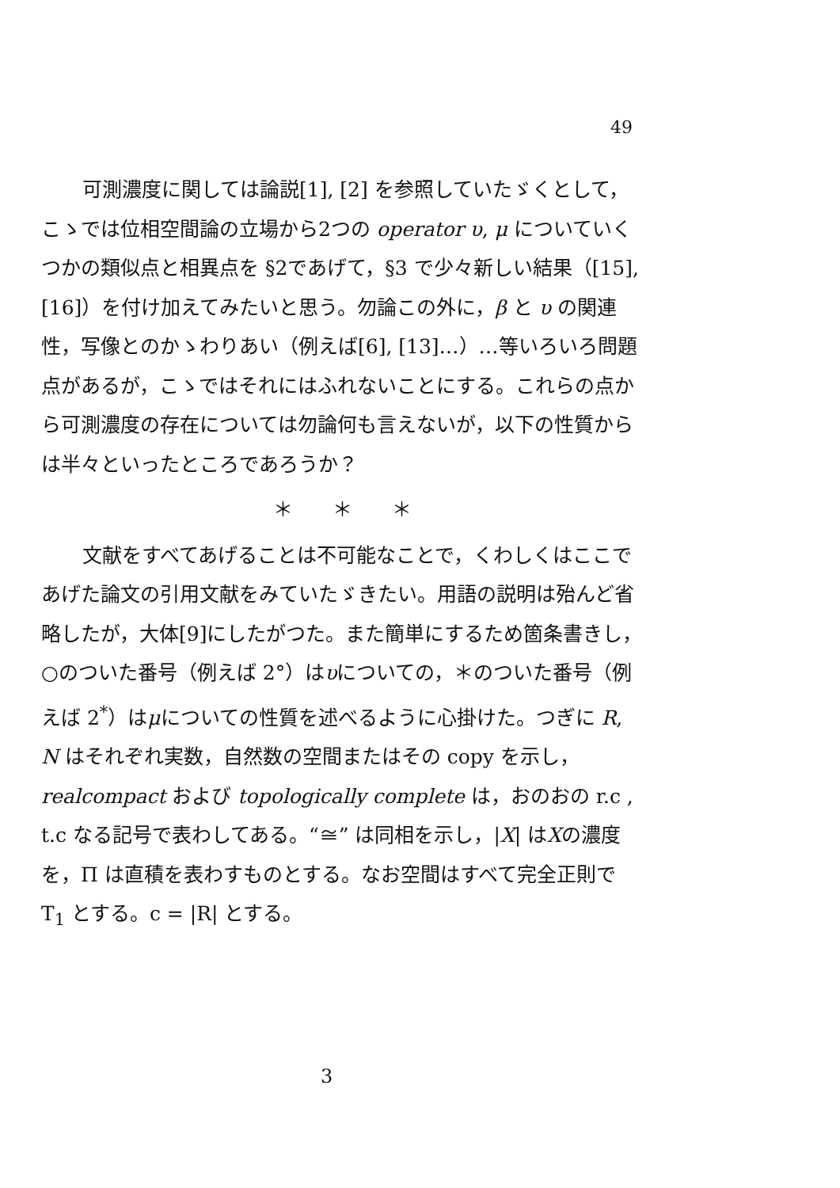49
可測濃度に関しては論説[1], [2] を参照していたゞくとして，こゝでは位相空間論の立場から2つの operator υ, μ についていくつかの類似点と相異点を §2であげて，§3 で少々新しい結果（[15], [16]）を付け加えてみたいと思う。勿論この外に，β と υ の関連性，写像とのかゝわりあい（例えば[6], [13]…）…等いろいろ問題点があるが，こゝではそれにはふれないことにする。これらの点から可測濃度の存在については勿論何も言えないが，以下の性質からは半々といったところであろうか？
＊　　＊　　＊
文献をすべてあげることは不可能なことで，くわしくはここであげた論文の引用文献をみていたゞきたい。用語の説明は殆んど省略したが，大体[9]にしたがつた。また簡単にするため箇条書きし，○のついた番号（例えば 2°）はυについての，＊のついた番号（例えば 2<sup>*</sup>）はμについての性質を述べるように心掛けた。つぎに R, N はそれぞれ実数，自然数の空間またはその copy を示し，realcompact および topologically complete は，おのおの r.c , t.c なる記号で表わしてある。“≅” は同相を示し，|X| はXの濃度を，Π は直積を表わすものとする。なお空間はすべて完全正則で T<sub>1</sub> とする。c = |R| とする。
3